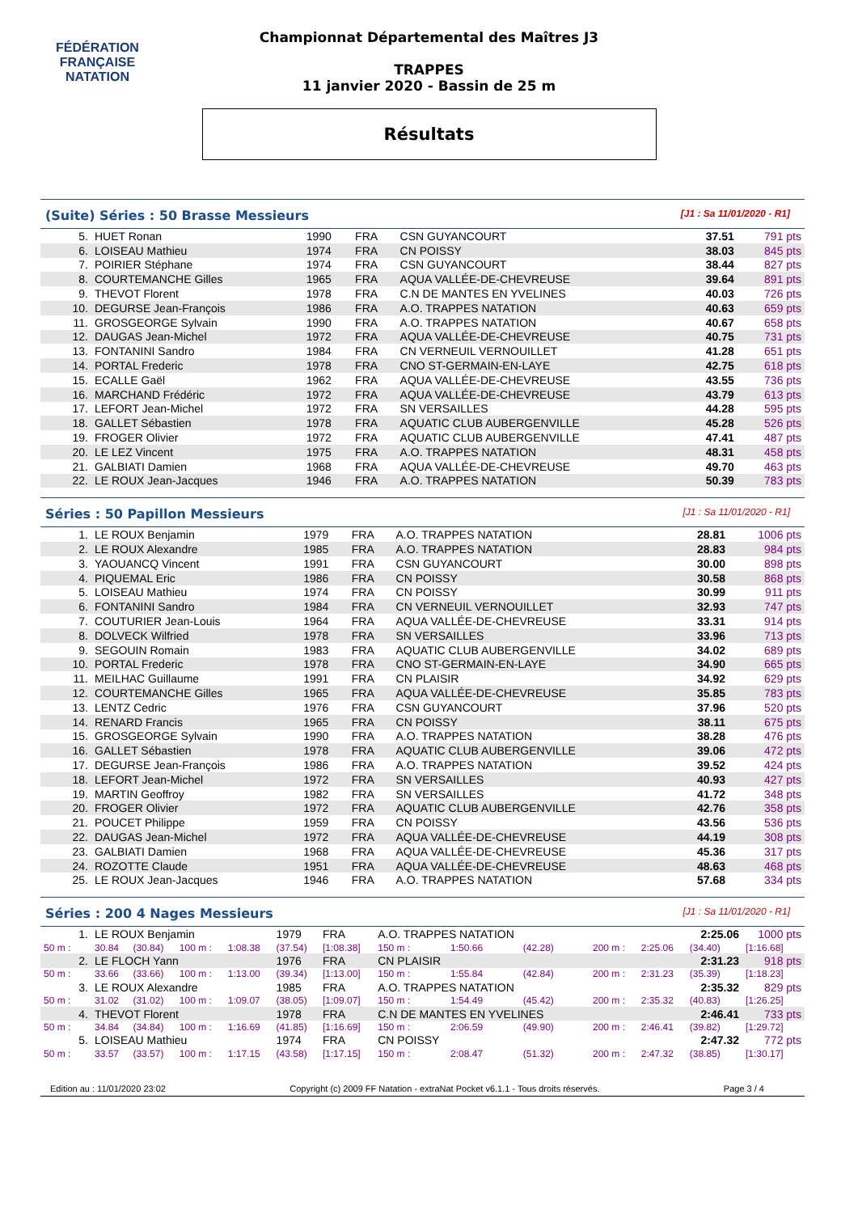FÉDÉRATION FRANÇAISE
NATATION
Championnat Départemental des Maîtres J3
TRAPPES
11 janvier 2020 - Bassin de 25 m
Résultats
(Suite) Séries : 50 Brasse Messieurs
[J1 : Sa 11/01/2020 - R1]
| 5. | HUET Ronan | 1990 | FRA | CSN GUYANCOURT | 37.51 | 791 pts |
| 6. | LOISEAU Mathieu | 1974 | FRA | CN POISSY | 38.03 | 845 pts |
| 7. | POIRIER Stéphane | 1974 | FRA | CSN GUYANCOURT | 38.44 | 827 pts |
| 8. | COURTEMANCHE Gilles | 1965 | FRA | AQUA VALLÉE-DE-CHEVREUSE | 39.64 | 891 pts |
| 9. | THEVOT Florent | 1978 | FRA | C.N DE MANTES EN YVELINES | 40.03 | 726 pts |
| 10. | DEGURSE Jean-François | 1986 | FRA | A.O. TRAPPES NATATION | 40.63 | 659 pts |
| 11. | GROSGEORGE Sylvain | 1990 | FRA | A.O. TRAPPES NATATION | 40.67 | 658 pts |
| 12. | DAUGAS Jean-Michel | 1972 | FRA | AQUA VALLÉE-DE-CHEVREUSE | 40.75 | 731 pts |
| 13. | FONTANINI Sandro | 1984 | FRA | CN VERNEUIL VERNOUILLET | 41.28 | 651 pts |
| 14. | PORTAL Frederic | 1978 | FRA | CNO ST-GERMAIN-EN-LAYE | 42.75 | 618 pts |
| 15. | ECALLE Gaël | 1962 | FRA | AQUA VALLÉE-DE-CHEVREUSE | 43.55 | 736 pts |
| 16. | MARCHAND Frédéric | 1972 | FRA | AQUA VALLÉE-DE-CHEVREUSE | 43.79 | 613 pts |
| 17. | LEFORT Jean-Michel | 1972 | FRA | SN VERSAILLES | 44.28 | 595 pts |
| 18. | GALLET Sébastien | 1978 | FRA | AQUATIC CLUB AUBERGENVILLE | 45.28 | 526 pts |
| 19. | FROGER Olivier | 1972 | FRA | AQUATIC CLUB AUBERGENVILLE | 47.41 | 487 pts |
| 20. | LE LEZ Vincent | 1975 | FRA | A.O. TRAPPES NATATION | 48.31 | 458 pts |
| 21. | GALBIATI Damien | 1968 | FRA | AQUA VALLÉE-DE-CHEVREUSE | 49.70 | 463 pts |
| 22. | LE ROUX Jean-Jacques | 1946 | FRA | A.O. TRAPPES NATATION | 50.39 | 783 pts |
Séries : 50 Papillon Messieurs
[J1 : Sa 11/01/2020 - R1]
| 1. | LE ROUX Benjamin | 1979 | FRA | A.O. TRAPPES NATATION | 28.81 | 1006 pts |
| 2. | LE ROUX Alexandre | 1985 | FRA | A.O. TRAPPES NATATION | 28.83 | 984 pts |
| 3. | YAOUANCQ Vincent | 1991 | FRA | CSN GUYANCOURT | 30.00 | 898 pts |
| 4. | PIQUEMAL Eric | 1986 | FRA | CN POISSY | 30.58 | 868 pts |
| 5. | LOISEAU Mathieu | 1974 | FRA | CN POISSY | 30.99 | 911 pts |
| 6. | FONTANINI Sandro | 1984 | FRA | CN VERNEUIL VERNOUILLET | 32.93 | 747 pts |
| 7. | COUTURIER Jean-Louis | 1964 | FRA | AQUA VALLÉE-DE-CHEVREUSE | 33.31 | 914 pts |
| 8. | DOLVECK Wilfried | 1978 | FRA | SN VERSAILLES | 33.96 | 713 pts |
| 9. | SEGOUIN Romain | 1983 | FRA | AQUATIC CLUB AUBERGENVILLE | 34.02 | 689 pts |
| 10. | PORTAL Frederic | 1978 | FRA | CNO ST-GERMAIN-EN-LAYE | 34.90 | 665 pts |
| 11. | MEILHAC Guillaume | 1991 | FRA | CN PLAISIR | 34.92 | 629 pts |
| 12. | COURTEMANCHE Gilles | 1965 | FRA | AQUA VALLÉE-DE-CHEVREUSE | 35.85 | 783 pts |
| 13. | LENTZ Cedric | 1976 | FRA | CSN GUYANCOURT | 37.96 | 520 pts |
| 14. | RENARD Francis | 1965 | FRA | CN POISSY | 38.11 | 675 pts |
| 15. | GROSGEORGE Sylvain | 1990 | FRA | A.O. TRAPPES NATATION | 38.28 | 476 pts |
| 16. | GALLET Sébastien | 1978 | FRA | AQUATIC CLUB AUBERGENVILLE | 39.06 | 472 pts |
| 17. | DEGURSE Jean-François | 1986 | FRA | A.O. TRAPPES NATATION | 39.52 | 424 pts |
| 18. | LEFORT Jean-Michel | 1972 | FRA | SN VERSAILLES | 40.93 | 427 pts |
| 19. | MARTIN Geoffroy | 1982 | FRA | SN VERSAILLES | 41.72 | 348 pts |
| 20. | FROGER Olivier | 1972 | FRA | AQUATIC CLUB AUBERGENVILLE | 42.76 | 358 pts |
| 21. | POUCET Philippe | 1959 | FRA | CN POISSY | 43.56 | 536 pts |
| 22. | DAUGAS Jean-Michel | 1972 | FRA | AQUA VALLÉE-DE-CHEVREUSE | 44.19 | 308 pts |
| 23. | GALBIATI Damien | 1968 | FRA | AQUA VALLÉE-DE-CHEVREUSE | 45.36 | 317 pts |
| 24. | ROZOTTE Claude | 1951 | FRA | AQUA VALLÉE-DE-CHEVREUSE | 48.63 | 468 pts |
| 25. | LE ROUX Jean-Jacques | 1946 | FRA | A.O. TRAPPES NATATION | 57.68 | 334 pts |
Séries : 200 4 Nages Messieurs
[J1 : Sa 11/01/2020 - R1]
| 1. | LE ROUX Benjamin | | | | 1979 | FRA | A.O. TRAPPES NATATION | | | | | 2:25.06 | 1000 pts |
| 50 m : | 30.84 | (30.84) | 100 m : | 1:08.38 | (37.54) | [1:08.38] | 150 m : | 1:50.66 | (42.28) | 200 m : | 2:25.06 | (34.40) | [1:16.68] |
| 2. | LE FLOCH Yann | | | | 1976 | FRA | CN PLAISIR | | | | | 2:31.23 | 918 pts |
| 50 m : | 33.66 | (33.66) | 100 m : | 1:13.00 | (39.34) | [1:13.00] | 150 m : | 1:55.84 | (42.84) | 200 m : | 2:31.23 | (35.39) | [1:18.23] |
| 3. | LE ROUX Alexandre | | | | 1985 | FRA | A.O. TRAPPES NATATION | | | | | 2:35.32 | 829 pts |
| 50 m : | 31.02 | (31.02) | 100 m : | 1:09.07 | (38.05) | [1:09.07] | 150 m : | 1:54.49 | (45.42) | 200 m : | 2:35.32 | (40.83) | [1:26.25] |
| 4. | THEVOT Florent | | | | 1978 | FRA | C.N DE MANTES EN YVELINES | | | | | 2:46.41 | 733 pts |
| 50 m : | 34.84 | (34.84) | 100 m : | 1:16.69 | (41.85) | [1:16.69] | 150 m : | 2:06.59 | (49.90) | 200 m : | 2:46.41 | (39.82) | [1:29.72] |
| 5. | LOISEAU Mathieu | | | | 1974 | FRA | CN POISSY | | | | | 2:47.32 | 772 pts |
| 50 m : | 33.57 | (33.57) | 100 m : | 1:17.15 | (43.58) | [1:17.15] | 150 m : | 2:08.47 | (51.32) | 200 m : | 2:47.32 | (38.85) | [1:30.17] |
Edition au : 11/01/2020 23:02 Copyright (c) 2009 FF Natation - extraNat Pocket v6.1.1 - Tous droits réservés. Page 3 / 4